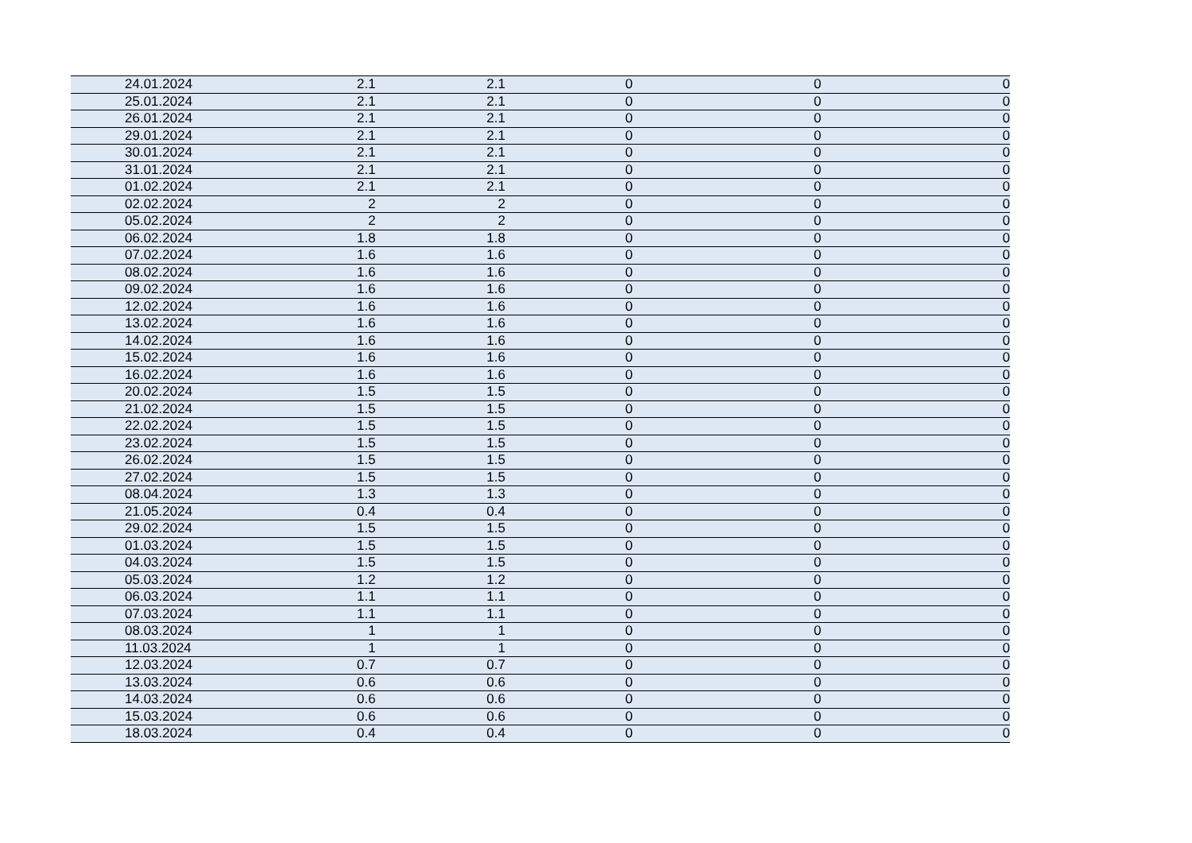| 24.01.2024 | 2.1 | 2.1 | 0 | 0 | 0 |
| 25.01.2024 | 2.1 | 2.1 | 0 | 0 | 0 |
| 26.01.2024 | 2.1 | 2.1 | 0 | 0 | 0 |
| 29.01.2024 | 2.1 | 2.1 | 0 | 0 | 0 |
| 30.01.2024 | 2.1 | 2.1 | 0 | 0 | 0 |
| 31.01.2024 | 2.1 | 2.1 | 0 | 0 | 0 |
| 01.02.2024 | 2.1 | 2.1 | 0 | 0 | 0 |
| 02.02.2024 | 2 | 2 | 0 | 0 | 0 |
| 05.02.2024 | 2 | 2 | 0 | 0 | 0 |
| 06.02.2024 | 1.8 | 1.8 | 0 | 0 | 0 |
| 07.02.2024 | 1.6 | 1.6 | 0 | 0 | 0 |
| 08.02.2024 | 1.6 | 1.6 | 0 | 0 | 0 |
| 09.02.2024 | 1.6 | 1.6 | 0 | 0 | 0 |
| 12.02.2024 | 1.6 | 1.6 | 0 | 0 | 0 |
| 13.02.2024 | 1.6 | 1.6 | 0 | 0 | 0 |
| 14.02.2024 | 1.6 | 1.6 | 0 | 0 | 0 |
| 15.02.2024 | 1.6 | 1.6 | 0 | 0 | 0 |
| 16.02.2024 | 1.6 | 1.6 | 0 | 0 | 0 |
| 20.02.2024 | 1.5 | 1.5 | 0 | 0 | 0 |
| 21.02.2024 | 1.5 | 1.5 | 0 | 0 | 0 |
| 22.02.2024 | 1.5 | 1.5 | 0 | 0 | 0 |
| 23.02.2024 | 1.5 | 1.5 | 0 | 0 | 0 |
| 26.02.2024 | 1.5 | 1.5 | 0 | 0 | 0 |
| 27.02.2024 | 1.5 | 1.5 | 0 | 0 | 0 |
| 08.04.2024 | 1.3 | 1.3 | 0 | 0 | 0 |
| 21.05.2024 | 0.4 | 0.4 | 0 | 0 | 0 |
| 29.02.2024 | 1.5 | 1.5 | 0 | 0 | 0 |
| 01.03.2024 | 1.5 | 1.5 | 0 | 0 | 0 |
| 04.03.2024 | 1.5 | 1.5 | 0 | 0 | 0 |
| 05.03.2024 | 1.2 | 1.2 | 0 | 0 | 0 |
| 06.03.2024 | 1.1 | 1.1 | 0 | 0 | 0 |
| 07.03.2024 | 1.1 | 1.1 | 0 | 0 | 0 |
| 08.03.2024 | 1 | 1 | 0 | 0 | 0 |
| 11.03.2024 | 1 | 1 | 0 | 0 | 0 |
| 12.03.2024 | 0.7 | 0.7 | 0 | 0 | 0 |
| 13.03.2024 | 0.6 | 0.6 | 0 | 0 | 0 |
| 14.03.2024 | 0.6 | 0.6 | 0 | 0 | 0 |
| 15.03.2024 | 0.6 | 0.6 | 0 | 0 | 0 |
| 18.03.2024 | 0.4 | 0.4 | 0 | 0 | 0 |